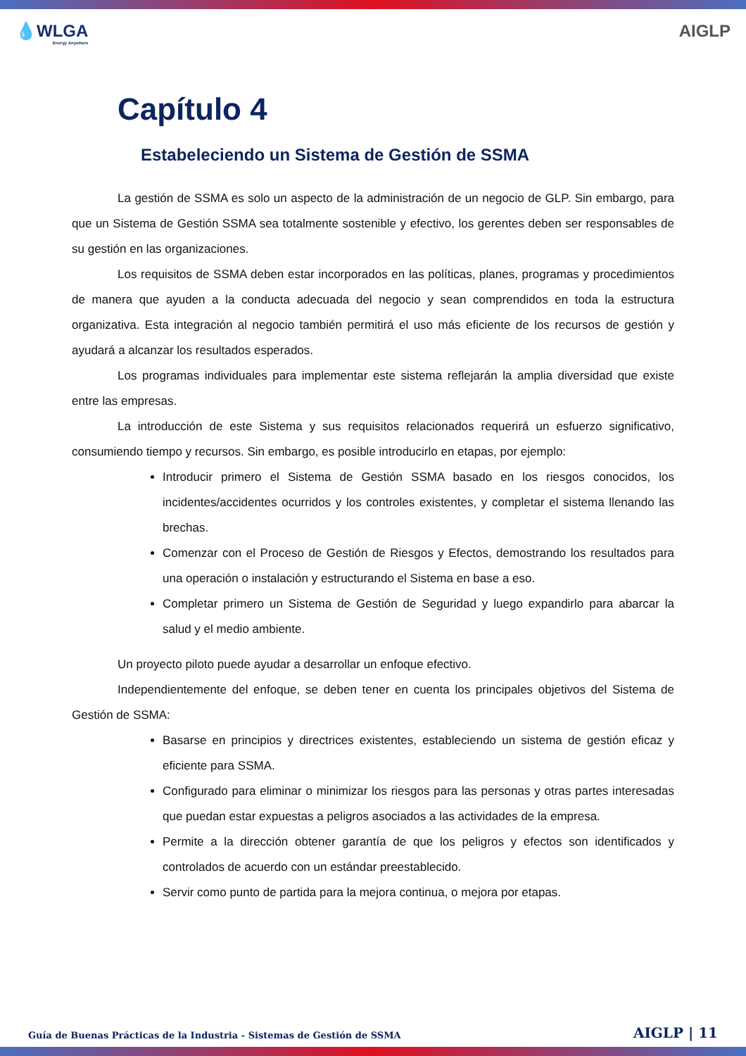💧WLGA
Energy Anywhere
AIGLP
Capítulo 4
Estabeleciendo un Sistema de Gestión de SSMA
La gestión de SSMA es solo un aspecto de la administración de un negocio de GLP. Sin embargo, para que un Sistema de Gestión SSMA sea totalmente sostenible y efectivo, los gerentes deben ser responsables de su gestión en las organizaciones.
Los requisitos de SSMA deben estar incorporados en las políticas, planes, programas y procedimientos de manera que ayuden a la conducta adecuada del negocio y sean comprendidos en toda la estructura organizativa. Esta integración al negocio también permitirá el uso más eficiente de los recursos de gestión y ayudará a alcanzar los resultados esperados.
Los programas individuales para implementar este sistema reflejarán la amplia diversidad que existe entre las empresas.
La introducción de este Sistema y sus requisitos relacionados requerirá un esfuerzo significativo, consumiendo tiempo y recursos. Sin embargo, es posible introducirlo en etapas, por ejemplo:
Introducir primero el Sistema de Gestión SSMA basado en los riesgos conocidos, los incidentes/accidentes ocurridos y los controles existentes, y completar el sistema llenando las brechas.
Comenzar con el Proceso de Gestión de Riesgos y Efectos, demostrando los resultados para una operación o instalación y estructurando el Sistema en base a eso.
Completar primero un Sistema de Gestión de Seguridad y luego expandirlo para abarcar la salud y el medio ambiente.
Un proyecto piloto puede ayudar a desarrollar un enfoque efectivo.
Independientemente del enfoque, se deben tener en cuenta los principales objetivos del Sistema de Gestión de SSMA:
Basarse en principios y directrices existentes, estableciendo un sistema de gestión eficaz y eficiente para SSMA.
Configurado para eliminar o minimizar los riesgos para las personas y otras partes interesadas que puedan estar expuestas a peligros asociados a las actividades de la empresa.
Permite a la dirección obtener garantía de que los peligros y efectos son identificados y controlados de acuerdo con un estándar preestablecido.
Servir como punto de partida para la mejora continua, o mejora por etapas.
Guía de Buenas Prácticas de la Industria - Sistemas de Gestión de SSMA AIGLP | 11